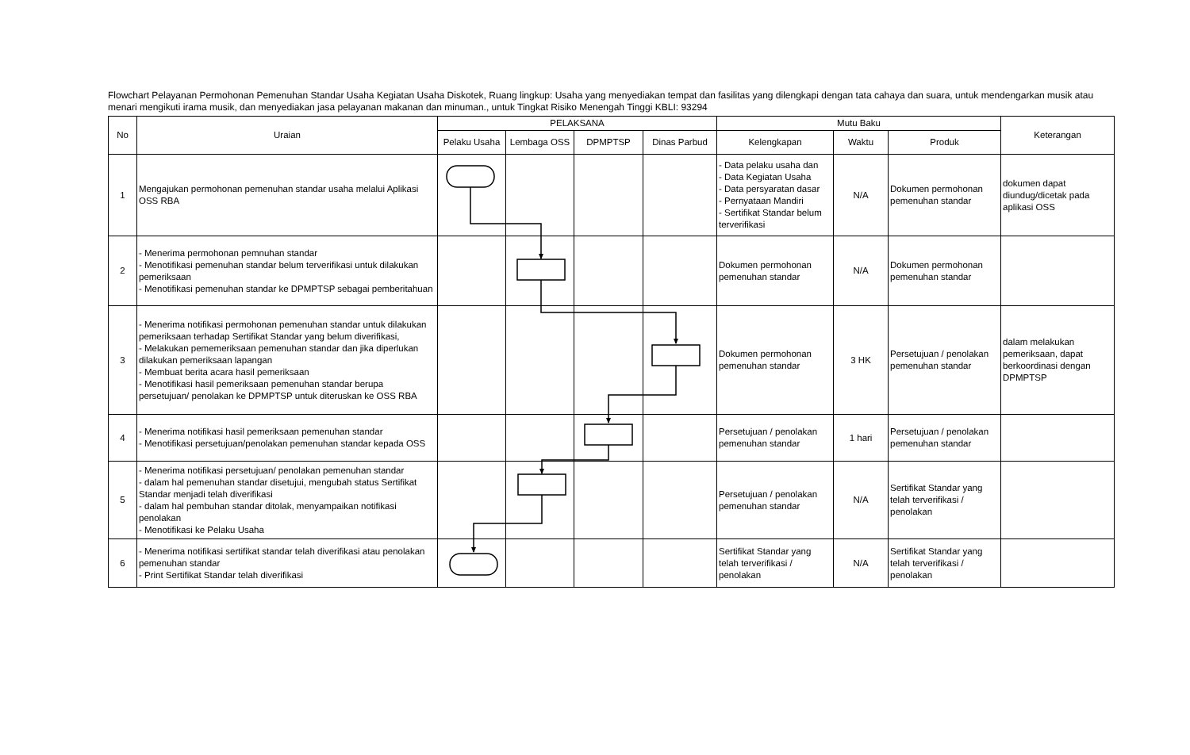Flowchart Pelayanan Permohonan Pemenuhan Standar Usaha Kegiatan Usaha Diskotek, Ruang lingkup: Usaha yang menyediakan tempat dan fasilitas yang dilengkapi dengan tata cahaya dan suara, untuk mendengarkan musik atau menari mengikuti irama musik, dan menyediakan jasa pelayanan makanan dan minuman., untuk Tingkat Risiko Menengah Tinggi KBLI: 93294
| No | Uraian | PELAKSANA | | | | Mutu Baku | | | Keterangan |
| --- | --- | --- | --- | --- | --- | --- | --- | --- | --- |
| | | Pelaku Usaha | Lembaga OSS | DPMPTSP | Dinas Parbud | Kelengkapan | Waktu | Produk | |
| 1 | Mengajukan permohonan pemenuhan standar usaha melalui Aplikasi OSS RBA | | | | | - Data pelaku usaha dan - Data Kegiatan Usaha - Data persyaratan dasar - Pernyataan Mandiri - Sertifikat Standar belum terverifikasi | N/A | Dokumen permohonan pemenuhan standar | dokumen dapat diundug/dicetak pada aplikasi OSS |
| 2 | - Menerima permohonan pemnuhan standar - Menotifikasi pemenuhan standar belum terverifikasi untuk dilakukan pemeriksaan - Menotifikasi pemenuhan standar ke DPMPTSP sebagai pemberitahuan | | | | | Dokumen permohonan pemenuhan standar | N/A | Dokumen permohonan pemenuhan standar | |
| 3 | - Menerima notifikasi permohonan pemenuhan standar untuk dilakukan pemeriksaan terhadap Sertifikat Standar yang belum diverifikasi, - Melakukan pememeriksaan pemenuhan standar dan jika diperlukan dilakukan pemeriksaan lapangan - Membuat berita acara hasil pemeriksaan - Menotifikasi hasil pemeriksaan pemenuhan standar berupa persetujuan/ penolakan ke DPMPTSP untuk diteruskan ke OSS RBA | | | | | Dokumen permohonan pemenuhan standar | 3 HK | Persetujuan / penolakan pemenuhan standar | dalam melakukan pemeriksaan, dapat berkoordinasi dengan DPMPTSP |
| 4 | - Menerima notifikasi hasil pemeriksaan pemenuhan standar - Menotifikasi persetujuan/penolakan pemenuhan standar kepada OSS | | | | | Persetujuan / penolakan pemenuhan standar | 1 hari | Persetujuan / penolakan pemenuhan standar | |
| 5 | - Menerima notifikasi persetujuan/ penolakan pemenuhan standar - dalam hal pemenuhan standar disetujui, mengubah status Sertifikat Standar menjadi telah diverifikasi - dalam hal pembuhan standar ditolak, menyampaikan notifikasi penolakan - Menotifikasi ke Pelaku Usaha | | | | | Persetujuan / penolakan pemenuhan standar | N/A | Sertifikat Standar yang telah terverifikasi / penolakan | |
| 6 | - Menerima notifikasi sertifikat standar telah diverifikasi atau penolakan pemenuhan standar - Print Sertifikat Standar telah diverifikasi | | | | | Sertifikat Standar yang telah terverifikasi / penolakan | N/A | Sertifikat Standar yang telah terverifikasi / penolakan | |